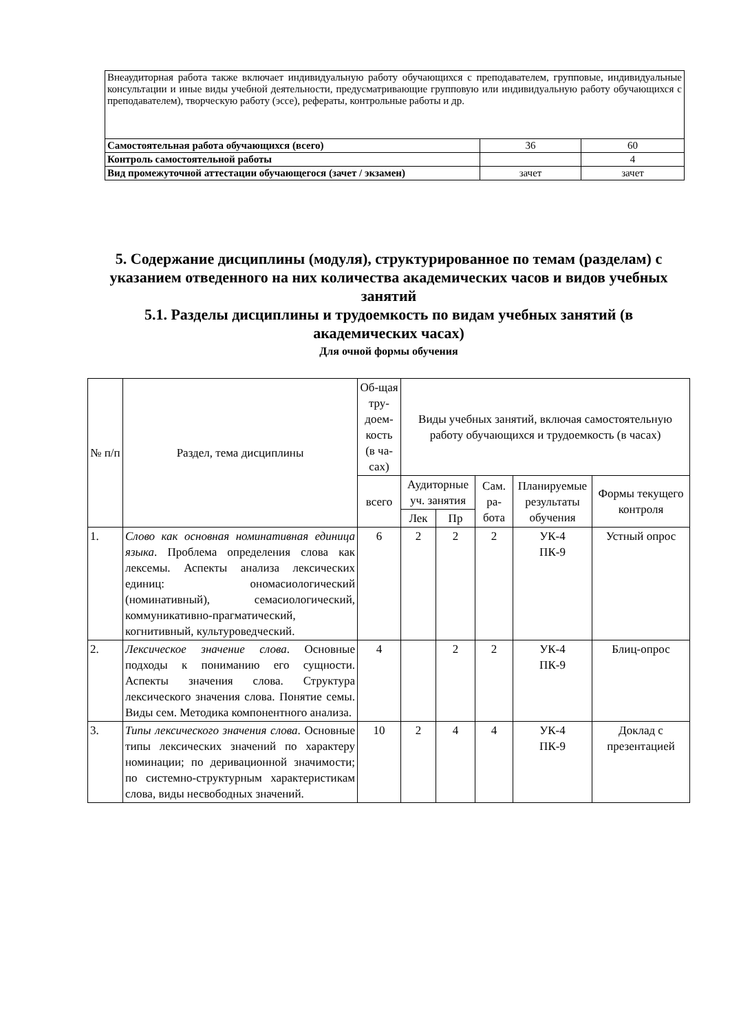| Внеаудиторная работа также включает индивидуальную работу обучающихся с преподавателем, групповые, индивидуальные консультации и иные виды учебной деятельности, предусматривающие групповую или индивидуальную работу обучающихся с преподавателем), творческую работу (эссе), рефераты, контрольные работы и др. | | |
| Самостоятельная работа обучающихся (всего) | 36 | 60 |
| Контроль самостоятельной работы | | 4 |
| Вид промежуточной аттестации обучающегося (зачет / экзамен) | зачет | зачет |
5. Содержание дисциплины (модуля), структурированное по темам (разделам) с указанием отведенного на них количества академических часов и видов учебных занятий
5.1. Разделы дисциплины и трудоемкость по видам учебных занятий (в академических часах)
Для очной формы обучения
| № п/п | Раздел, тема дисциплины | Об-щая тру-доем-кость (в ча-сах) | Виды учебных занятий, включая самостоятельную работу обучающихся и трудоемкость (в часах) | | | | |
| --- | --- | --- | --- | --- | --- | --- | --- |
| | | всего | Аудиторные уч. занятия | | Сам. ра-бота | Планируемые результаты обучения | Формы текущего контроля |
| | | | Лек | Пр | | | |
| 1. | Слово как основная номинативная единица языка . Проблема определения слова как лексемы. Аспекты анализа лексических единиц: ономасиологический (номинативный), семасиологический, коммуникативно-прагматический, когнитивный, культуроведческий. | 6 | 2 | 2 | 2 | УК-4 ПК-9 | Устный опрос |
| 2. | Лексическое значение слова . Основные подходы к пониманию его сущности. Аспекты значения слова. Структура лексического значения слова. Понятие семы. Виды сем. Методика компонентного анализа. | 4 | | 2 | 2 | УК-4 ПК-9 | Блиц-опрос |
| 3. | Типы лексического значения слова . Основные типы лексических значений по характеру номинации; по деривационной значимости; по системно-структурным характеристикам слова, виды несвободных значений. | 10 | 2 | 4 | 4 | УК-4 ПК-9 | Доклад с презентацией |